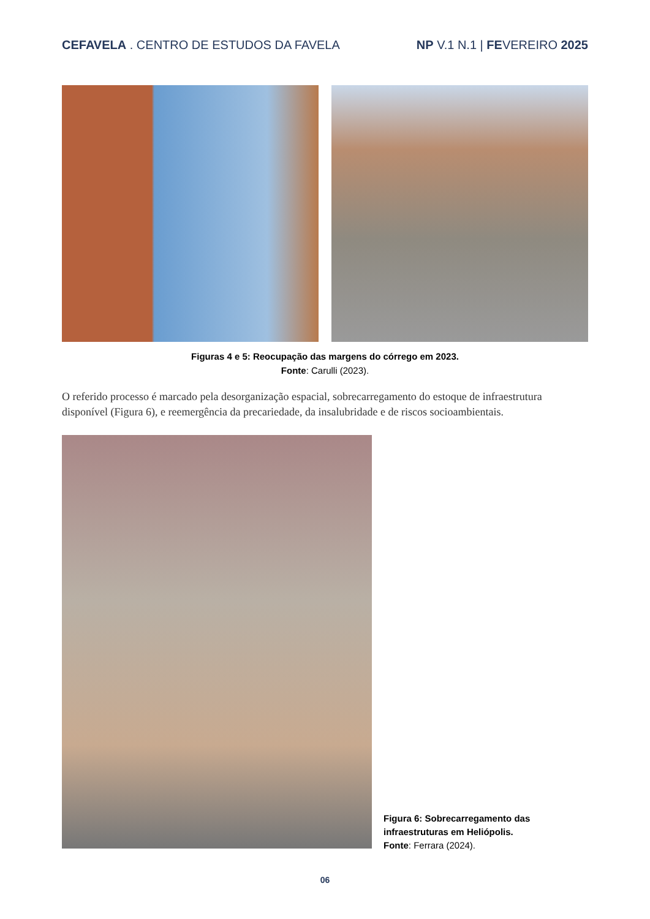CEFAVELA . CENTRO DE ESTUDOS DA FAVELA
NP V.1 N.1 | FEVEREIRO 2025
Figuras 4 e 5: Reocupação das margens do córrego em 2023.
Fonte: Carulli (2023).
O referido processo é marcado pela desorganização espacial, sobrecarregamento do estoque de infraestrutura disponível (Figura 6), e reemergência da precariedade, da insalubridade e de riscos socioambientais.
Figura 6: Sobrecarregamento das
infraestruturas em Heliópolis.
Fonte: Ferrara (2024).
06